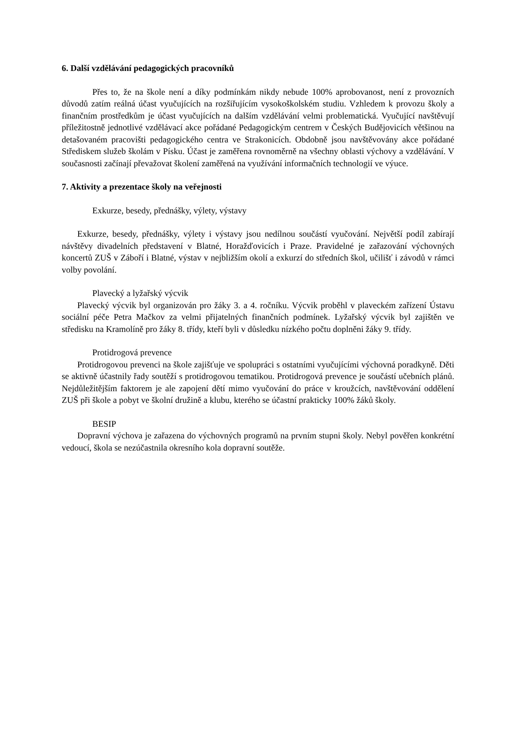6. Další vzdělávání pedagogických pracovníků
Přes to, že na škole není a díky podmínkám nikdy nebude 100% aprobovanost, není z provozních důvodů zatím reálná účast vyučujících na rozšiřujícím vysokoškolském studiu. Vzhledem k provozu školy a finančním prostředkům je účast vyučujících na dalším vzdělávání velmi problematická. Vyučující navštěvují příležitostně jednotlivé vzdělávací akce pořádané Pedagogickým centrem v Českých Budějovicích většinou na detašovaném pracovišti pedagogického centra ve Strakonicích. Obdobně jsou navštěvovány akce pořádané Střediskem služeb školám v Písku. Účast je zaměřena rovnoměrně na všechny oblasti výchovy a vzdělávání. V současnosti začínají převažovat školení zaměřená na využívání informačních technologií ve výuce.
7. Aktivity a prezentace školy na veřejnosti
Exkurze, besedy, přednášky, výlety, výstavy
Exkurze, besedy, přednášky, výlety i výstavy jsou nedílnou součástí vyučování. Největší podíl zabírají návštěvy divadelních představení v Blatné, Horažďovicích i Praze. Pravidelné je zařazování výchovných koncertů ZUŠ v Záboří i Blatné, výstav v nejbližším okolí a exkurzí do středních škol, učilišť i závodů v rámci volby povolání.
Plavecký a lyžařský výcvik
Plavecký výcvik byl organizován pro žáky 3. a 4. ročníku. Výcvik proběhl v plaveckém zařízení Ústavu sociální péče Petra Mačkov za velmi přijatelných finančních podmínek. Lyžařský výcvik byl zajištěn ve středisku na Kramolíně pro žáky 8. třídy, kteří byli v důsledku nízkého počtu doplněni žáky 9. třídy.
Protidrogová prevence
Protidrogovou prevenci na škole zajišťuje ve spolupráci s ostatními vyučujícími výchovná poradkyně. Děti se aktivně účastnily řady soutěží s protidrogovou tematikou. Protidrogová prevence je součástí učebních plánů. Nejdůležitějším faktorem je ale zapojení dětí mimo vyučování do práce v kroužcích, navštěvování oddělení ZUŠ při škole a pobyt ve školní družině a klubu, kterého se účastní prakticky 100% žáků školy.
BESIP
Dopravní výchova je zařazena do výchovných programů na prvním stupni školy. Nebyl pověřen konkrétní vedoucí, škola se nezúčastnila okresního kola dopravní soutěže.